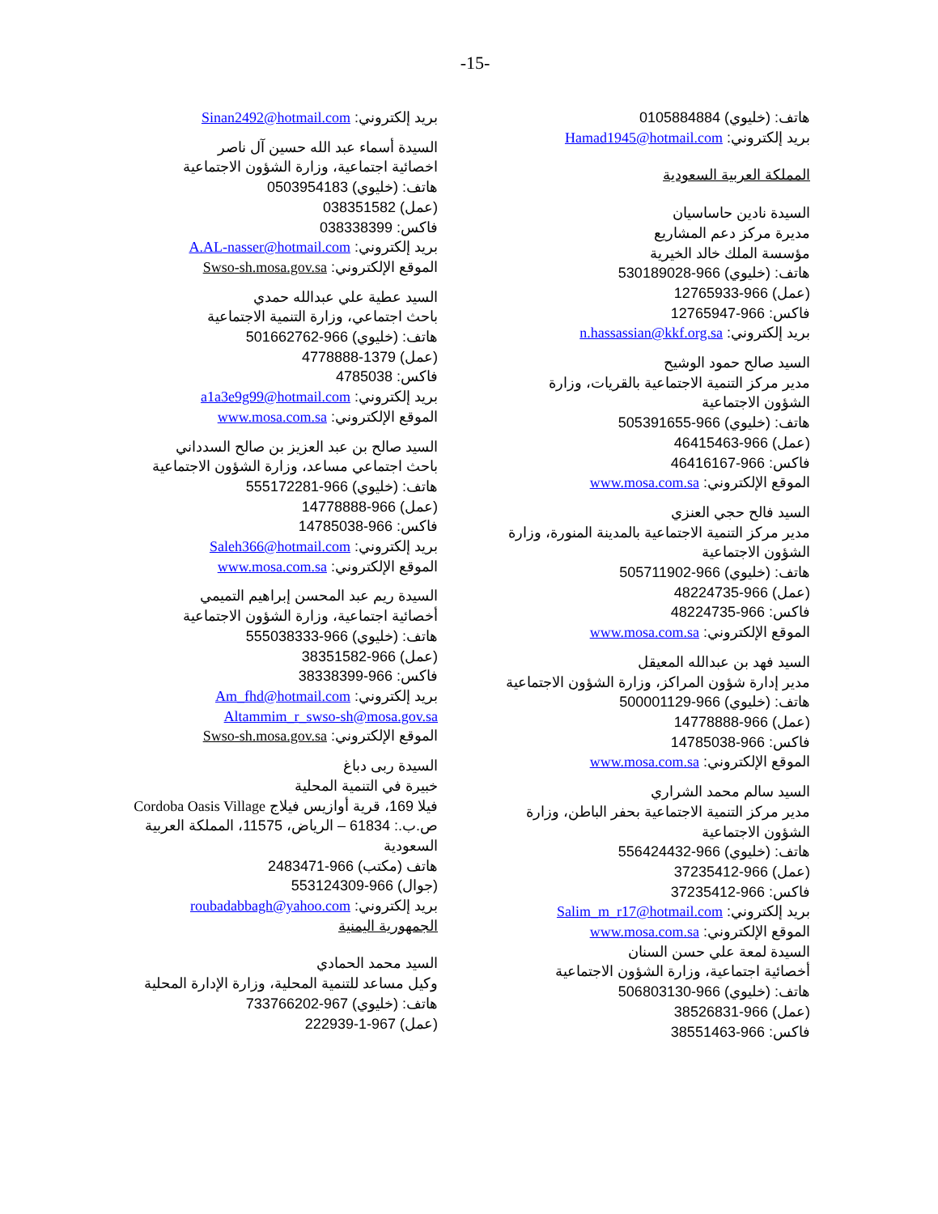-15-
هاتف: (خليوي) 0105884884
بريد إلكتروني: Hamad1945@hotmail.com
المملكة العربية السعودية
السيدة نادين حاساسيان
مديرة مركز دعم المشاريع
مؤسسة الملك خالد الخيرية
هاتف: (خليوي) 966-530189028
(عمل) 966-12765933
فاكس: 966-12765947
بريد إلكتروني: n.hassassian@kkf.org.sa
السيد صالح حمود الوشيح
مدير مركز التنمية الاجتماعية بالقريات، وزارة الشؤون الاجتماعية
هاتف: (خليوي) 966-505391655
(عمل) 966-46415463
فاكس: 966-46416167
الموقع الإلكتروني: www.mosa.com.sa
السيد فالح حجي العنزي
مدير مركز التنمية الاجتماعية بالمدينة المنورة، وزارة الشؤون الاجتماعية
هاتف: (خليوي) 966-505711902
(عمل) 966-48224735
فاكس: 966-48224735
الموقع الإلكتروني: www.mosa.com.sa
السيد فهد بن عبدالله المعيقل
مدير إدارة شؤون المراكز، وزارة الشؤون الاجتماعية
هاتف: (خليوي) 966-500001129
(عمل) 966-14778888
فاكس: 966-14785038
الموقع الإلكتروني: www.mosa.com.sa
السيد سالم محمد الشراري
مدير مركز التنمية الاجتماعية بحفر الباطن، وزارة الشؤون الاجتماعية
هاتف: (خليوي) 966-556424432
(عمل) 966-37235412
فاكس: 966-37235412
بريد إلكتروني: Salim_m_r17@hotmail.com
الموقع الإلكتروني: www.mosa.com.sa
السيدة لمعة علي حسن السنان
أخصائية اجتماعية، وزارة الشؤون الاجتماعية
هاتف: (خليوي) 966-506803130
(عمل) 966-38526831
فاكس: 966-38551463
بريد إلكتروني: Sinan2492@hotmail.com
السيدة أسماء عبد الله حسين آل ناصر
اخصائية اجتماعية، وزارة الشؤون الاجتماعية
هاتف: (خليوي) 0503954183
(عمل) 038351582
فاكس: 038338399
بريد إلكتروني: A.AL-nasser@hotmail.com
الموقع الإلكتروني: Swso-sh.mosa.gov.sa
السيد عطية علي عبدالله حمدي
باحث اجتماعي، وزارة التنمية الاجتماعية
هاتف: (خليوي) 966-501662762
(عمل) 1379-4778888
فاكس: 4785038
بريد إلكتروني: a1a3e9g99@hotmail.com
الموقع الإلكتروني: www.mosa.com.sa
السيد صالح بن عبد العزيز بن صالح السدداني
باحث اجتماعي مساعد، وزارة الشؤون الاجتماعية
هاتف: (خليوي) 966-555172281
(عمل) 966-14778888
فاكس: 966-14785038
بريد إلكتروني: Saleh366@hotmail.com
الموقع الإلكتروني: www.mosa.com.sa
السيدة ريم عبد المحسن إبراهيم التميمي
أخصائية اجتماعية، وزارة الشؤون الاجتماعية
هاتف: (خليوي) 966-555038333
(عمل) 966-38351582
فاكس: 966-38338399
بريد إلكتروني: Am_fhd@hotmail.com
Altammim_r_swso-sh@mosa.gov.sa
الموقع الإلكتروني: Swso-sh.mosa.gov.sa
السيدة ربى دباغ
خبيرة في التنمية المحلية
فيلا 169، قرية أوازيس فيلاج Cordoba Oasis Village
ص.ب.: 61834 – الرياض، 11575، المملكة العربية السعودية
هاتف (مكتب) 966-2483471
(جوال) 966-553124309
بريد إلكتروني: roubadabbagh@yahoo.com
الجمهورية اليمنية
السيد محمد الحمادي
وكيل مساعد للتنمية المحلية، وزارة الإدارة المحلية
هاتف: (خليوي) 967-733766202
(عمل) 967-1-222939